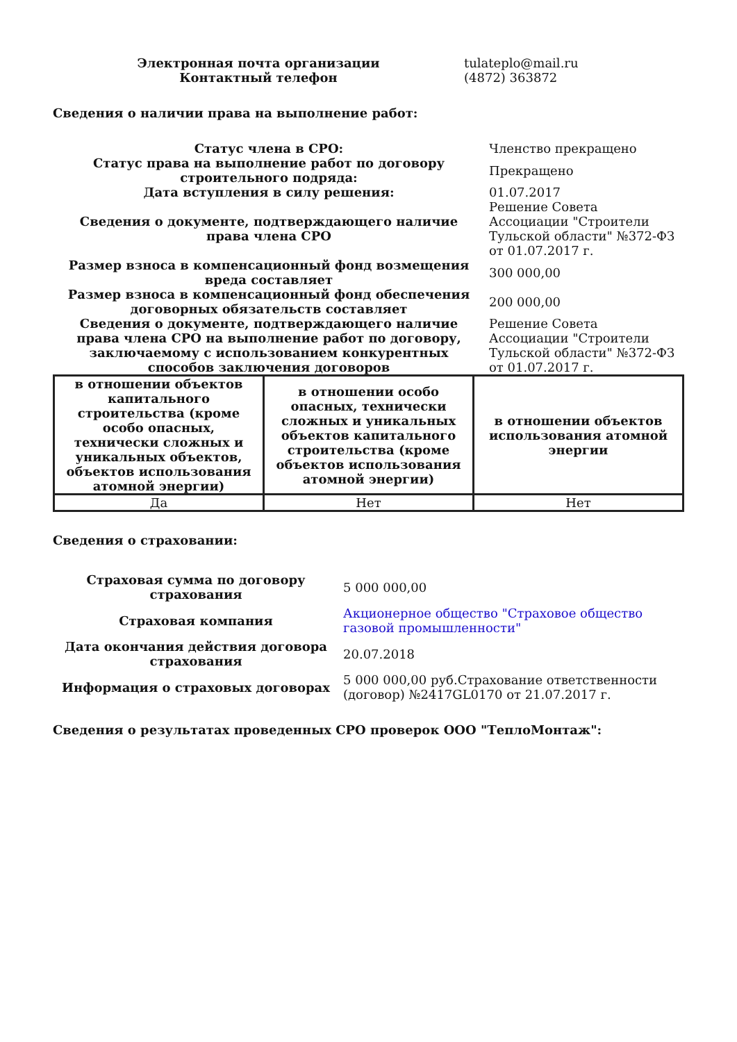| Электронная почта организации | tulateplo@mail.ru |
| Контактный телефон | (4872) 363872 |
Сведения о наличии права на выполнение работ:
| Статус члена в СРО: | Членство прекращено |
| Статус права на выполнение работ по договору строительного подряда: | Прекращено |
| Дата вступления в силу решения: | 01.07.2017 |
| Сведения о документе, подтверждающего наличие права члена СРО | Решение Совета Ассоциации "Строители Тульской области" №372-ФЗ от 01.07.2017 г. |
| Размер взноса в компенсационный фонд возмещения вреда составляет | 300 000,00 |
| Размер взноса в компенсационный фонд обеспечения договорных обязательств составляет | 200 000,00 |
| Сведения о документе, подтверждающего наличие права члена СРО на выполнение работ по договору, заключаемому с использованием конкурентных способов заключения договоров | Решение Совета Ассоциации "Строители Тульской области" №372-ФЗ от 01.07.2017 г. |
| в отношении объектов капитального строительства (кроме особо опасных, технически сложных и уникальных объектов, объектов использования атомной энергии) | в отношении особо опасных, технически сложных и уникальных объектов капитального строительства (кроме объектов использования атомной энергии) | в отношении объектов использования атомной энергии |
| --- | --- | --- |
| Да | Нет | Нет |
Сведения о страховании:
| Страховая сумма по договору страхования | 5 000 000,00 |
| Страховая компания | Акционерное общество "Страховое общество газовой промышленности" |
| Дата окончания действия договора страхования | 20.07.2018 |
| Информация о страховых договорах | 5 000 000,00 руб.Страхование ответственности (договор) №2417GL0170 от 21.07.2017 г. |
Сведения о результатах проведенных СРО проверок ООО "ТеплоМонтаж":